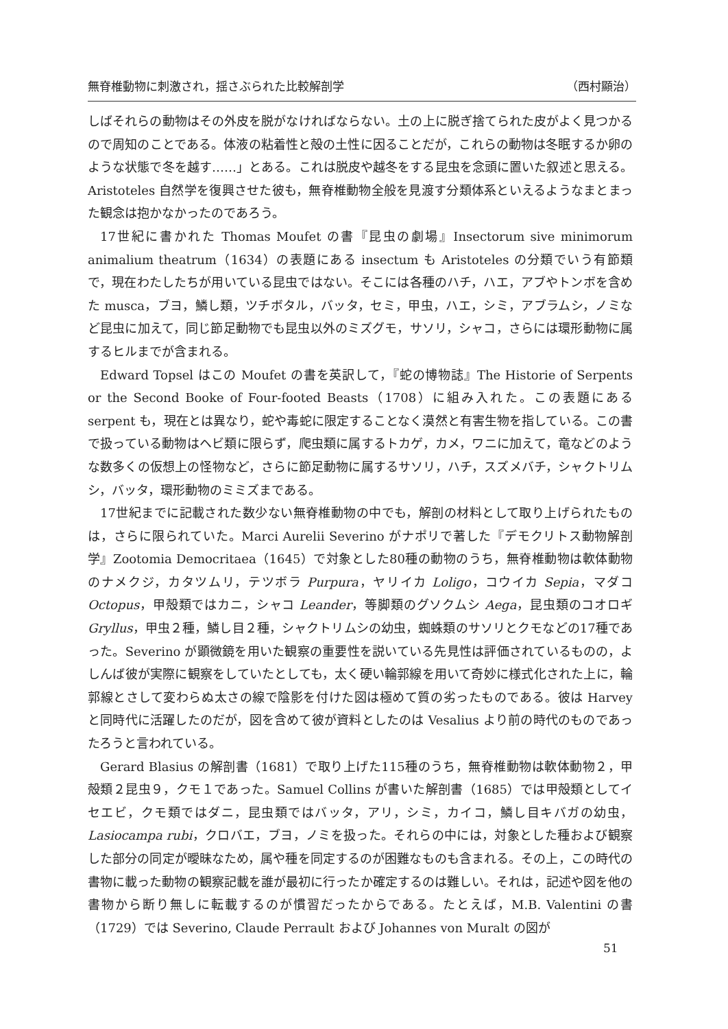無脊椎動物に刺激され，揺さぶられた比較解剖学 （西村顯治）
しばそれらの動物はその外皮を脱がなければならない。土の上に脱ぎ捨てられた皮がよく見つかるので周知のことである。体液の粘着性と殻の土性に因ることだが，これらの動物は冬眠するか卵のような状態で冬を越す……」とある。これは脱皮や越冬をする昆虫を念頭に置いた叙述と思える。Aristoteles 自然学を復興させた彼も，無脊椎動物全般を見渡す分類体系といえるようなまとまった観念は抱かなかったのであろう。
17世紀に書かれた Thomas Moufet の書『昆虫の劇場』Insectorum sive minimorum animalium theatrum（1634）の表題にある insectum も Aristoteles の分類でいう有節類で，現在わたしたちが用いている昆虫ではない。そこには各種のハチ，ハエ，アブやトンボを含めた musca，ブヨ，鱗し類，ツチボタル，バッタ，セミ，甲虫，ハエ，シミ，アブラムシ，ノミなど昆虫に加えて，同じ節足動物でも昆虫以外のミズグモ，サソリ，シャコ，さらには環形動物に属するヒルまでが含まれる。
Edward Topsel はこの Moufet の書を英訳して，『蛇の博物誌』The Historie of Serpents or the Second Booke of Four-footed Beasts（1708）に組み入れた。この表題にある serpent も，現在とは異なり，蛇や毒蛇に限定することなく漠然と有害生物を指している。この書で扱っている動物はヘビ類に限らず，爬虫類に属するトカゲ，カメ，ワニに加えて，竜などのような数多くの仮想上の怪物など，さらに節足動物に属するサソリ，ハチ，スズメバチ，シャクトリムシ，バッタ，環形動物のミミズまである。
17世紀までに記載された数少ない無脊椎動物の中でも，解剖の材料として取り上げられたものは，さらに限られていた。Marci Aurelii Severino がナポリで著した『デモクリトス動物解剖学』Zootomia Democritaea（1645）で対象とした80種の動物のうち，無脊椎動物は軟体動物のナメクジ，カタツムリ，テツボラ Purpura，ヤリイカ Loligo，コウイカ Sepia，マダコ Octopus，甲殻類ではカニ，シャコ Leander，等脚類のグソクムシ Aega，昆虫類のコオロギ Gryllus，甲虫２種，鱗し目２種，シャクトリムシの幼虫，蜘蛛類のサソリとクモなどの17種であった。Severino が顕微鏡を用いた観察の重要性を説いている先見性は評価されているものの，よしんば彼が実際に観察をしていたとしても，太く硬い輪郭線を用いて奇妙に様式化された上に，輪郭線とさして変わらぬ太さの線で陰影を付けた図は極めて質の劣ったものである。彼は Harvey と同時代に活躍したのだが，図を含めて彼が資料としたのは Vesalius より前の時代のものであったろうと言われている。
Gerard Blasius の解剖書（1681）で取り上げた115種のうち，無脊椎動物は軟体動物２，甲殻類２昆虫９，クモ１であった。Samuel Collins が書いた解剖書（1685）では甲殻類としてイセエビ，クモ類ではダニ，昆虫類ではバッタ，アリ，シミ，カイコ，鱗し目キバガの幼虫，Lasiocampa rubi，クロバエ，ブヨ，ノミを扱った。それらの中には，対象とした種および観察した部分の同定が曖昧なため，属や種を同定するのが困難なものも含まれる。その上，この時代の書物に載った動物の観察記載を誰が最初に行ったか確定するのは難しい。それは，記述や図を他の書物から断り無しに転載するのが慣習だったからである。たとえば，M.B. Valentini の書（1729）では Severino, Claude Perrault および Johannes von Muralt の図が
51